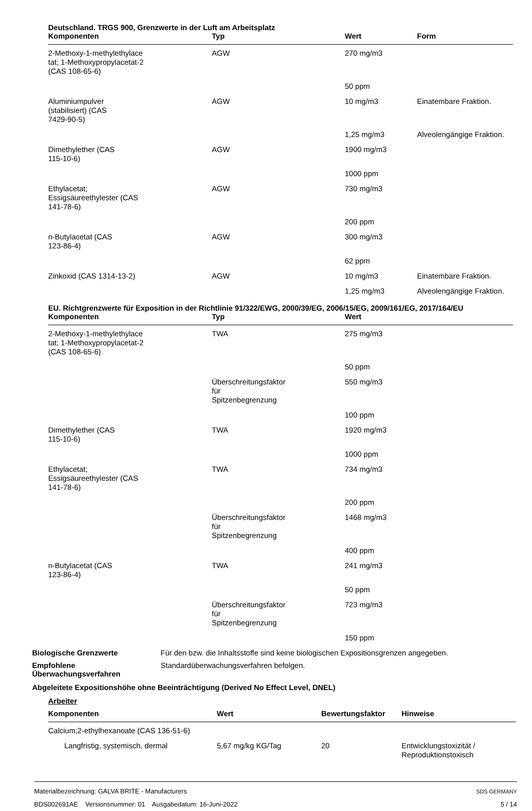Deutschland. TRGS 900, Grenzwerte in der Luft am Arbeitsplatz
| Komponenten | Typ | Wert | Form |
| --- | --- | --- | --- |
| 2-Methoxy-1-methylethylace tat; 1-Methoxypropylacetat-2 (CAS 108-65-6) | AGW | 270 mg/m3 | |
| | | 50 ppm | |
| Aluminiumpulver (stabilisiert) (CAS 7429-90-5) | AGW | 10 mg/m3 | Einatembare Fraktion. |
| | | 1,25 mg/m3 | Alveolengängige Fraktion. |
| Dimethylether (CAS 115-10-6) | AGW | 1900 mg/m3 | |
| | | 1000 ppm | |
| Ethylacetat; Essigsäureethylester (CAS 141-78-6) | AGW | 730 mg/m3 | |
| | | 200 ppm | |
| n-Butylacetat (CAS 123-86-4) | AGW | 300 mg/m3 | |
| | | 62 ppm | |
| Zinkoxid (CAS 1314-13-2) | AGW | 10 mg/m3 | Einatembare Fraktion. |
| | | 1,25 mg/m3 | Alveolengängige Fraktion. |
EU. Richtgrenzwerte für Exposition in der Richtlinie 91/322/EWG, 2000/39/EG, 2006/15/EG, 2009/161/EG, 2017/164/EU
| Komponenten | Typ | Wert |
| --- | --- | --- |
| 2-Methoxy-1-methylethylace tat; 1-Methoxypropylacetat-2 (CAS 108-65-6) | TWA | 275 mg/m3 |
| | | 50 ppm |
| | Überschreitungsfaktor für Spitzenbegrenzung | 550 mg/m3 |
| | | 100 ppm |
| Dimethylether (CAS 115-10-6) | TWA | 1920 mg/m3 |
| | | 1000 ppm |
| Ethylacetat; Essigsäureethylester (CAS 141-78-6) | TWA | 734 mg/m3 |
| | | 200 ppm |
| | Überschreitungsfaktor für Spitzenbegrenzung | 1468 mg/m3 |
| | | 400 ppm |
| n-Butylacetat (CAS 123-86-4) | TWA | 241 mg/m3 |
| | | 50 ppm |
| | Überschreitungsfaktor für Spitzenbegrenzung | 723 mg/m3 |
| | | 150 ppm |
Biologische Grenzwerte Für den bzw. die Inhaltsstoffe sind keine biologischen Expositionsgrenzen angegeben.
Empfohlene Überwachungsverfahren
Standardüberwachungsverfahren befolgen.
Abgeleitete Expositionshöhe ohne Beeinträchtigung (Derived No Effect Level, DNEL)
Arbeiter
| Komponenten | Wert | Bewertungsfaktor | Hinweise |
| --- | --- | --- | --- |
| Calcium;2-ethylhexanoate (CAS 136-51-6) | | | |
| Langfristig, systemisch, dermal | 5,67 mg/kg KG/Tag | 20 | Entwicklungstoxizität / Reproduktionstoxisch |
Materialbezeichnung: GALVA BRITE - Manufacturers
BDS002691AE Versionsnummer: 01 Ausgabedatum: 16-Juni-2022
SDS GERMANY
5 / 14